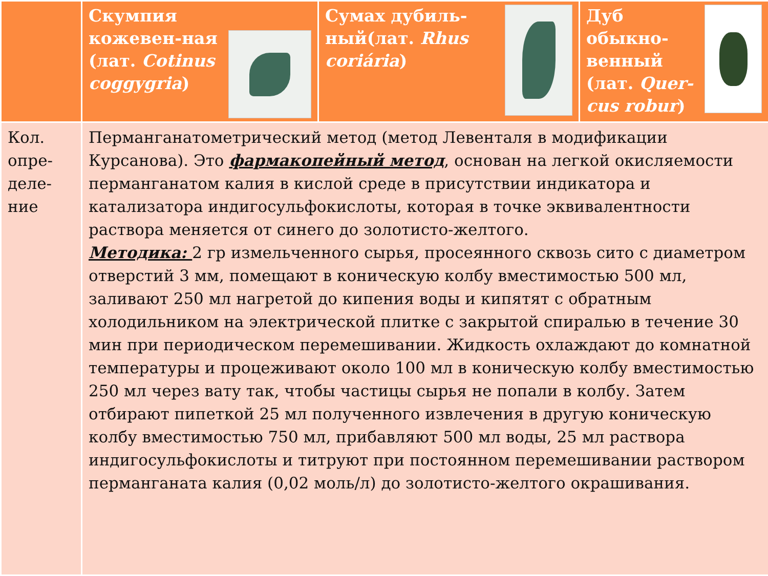| | Скумпия кожевен-ная (лат. Cotinus coggygria ) | Сумах дубиль-ный(лат. Rhus coriária ) | Дуб обыкно-венный (лат. Quer-cus robur ) |
| --- | --- | --- | --- |
| Кол. опре-деле-ние | Перманганатометрический метод (метод Левенталя в модификации Курсанова). Это фармакопейный метод , основан на легкой окисляемости перманганатом калия в кислой среде в присутствии индикатора и катализатора индигосульфокислоты, которая в точке эквивалентности раствора меняется от синего до золотисто-желтого. Методика: 2 гр измельченного сырья, просеянного сквозь сито с диаметром отверстий 3 мм, помещают в коническую колбу вместимостью 500 мл, заливают 250 мл нагретой до кипения воды и кипятят с обратным холодильником на электрической плитке с закрытой спиралью в течение 30 мин при периодическом перемешивании. Жидкость охлаждают до комнатной температуры и процеживают около 100 мл в коническую колбу вместимостью 250 мл через вату так, чтобы частицы сырья не попали в колбу. Затем отбирают пипеткой 25 мл полученного извлечения в другую коническую колбу вместимостью 750 мл, прибавляют 500 мл воды, 25 мл раствора индигосульфокислоты и титруют при постоянном перемешивании раствором перманганата калия (0,02 моль/л) до золотисто-желтого окрашивания. | | |